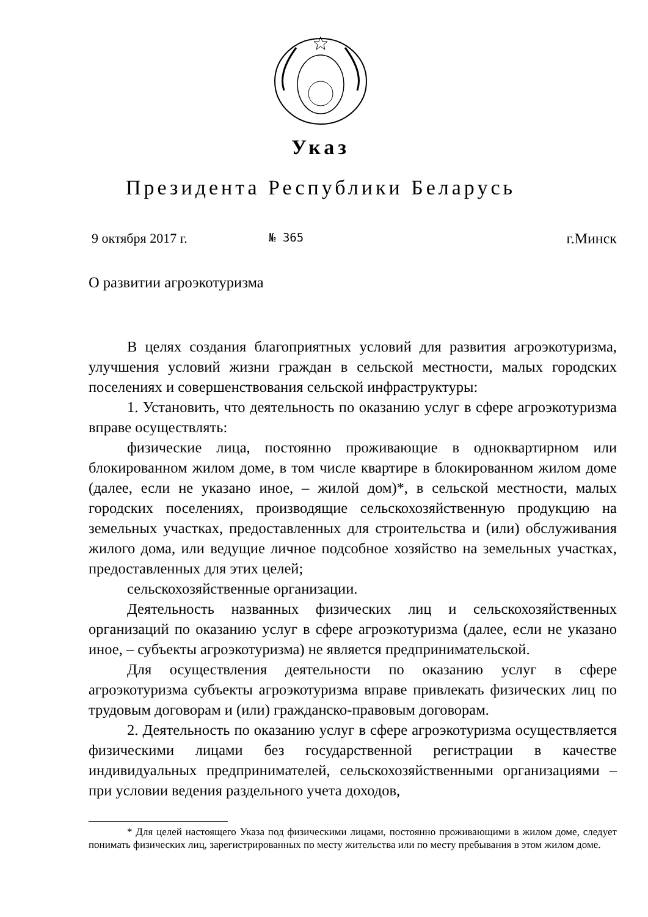Указ
Президента Республики Беларусь
9 октября 2017 г. № 365 г.Минск
О развитии агроэкотуризма
В целях создания благоприятных условий для развития агроэкотуризма, улучшения условий жизни граждан в сельской местности, малых городских поселениях и совершенствования сельской инфраструктуры:
1. Установить, что деятельность по оказанию услуг в сфере агроэкотуризма вправе осуществлять:
физические лица, постоянно проживающие в одноквартирном или блокированном жилом доме, в том числе квартире в блокированном жилом доме (далее, если не указано иное, – жилой дом)*, в сельской местности, малых городских поселениях, производящие сельскохозяйственную продукцию на земельных участках, предоставленных для строительства и (или) обслуживания жилого дома, или ведущие личное подсобное хозяйство на земельных участках, предоставленных для этих целей;
сельскохозяйственные организации.
Деятельность названных физических лиц и сельскохозяйственных организаций по оказанию услуг в сфере агроэкотуризма (далее, если не указано иное, – субъекты агроэкотуризма) не является предпринимательской.
Для осуществления деятельности по оказанию услуг в сфере агроэкотуризма субъекты агроэкотуризма вправе привлекать физических лиц по трудовым договорам и (или) гражданско-правовым договорам.
2. Деятельность по оказанию услуг в сфере агроэкотуризма осуществляется физическими лицами без государственной регистрации в качестве индивидуальных предпринимателей, сельскохозяйственными организациями – при условии ведения раздельного учета доходов,
* Для целей настоящего Указа под физическими лицами, постоянно проживающими в жилом доме, следует понимать физических лиц, зарегистрированных по месту жительства или по месту пребывания в этом жилом доме.